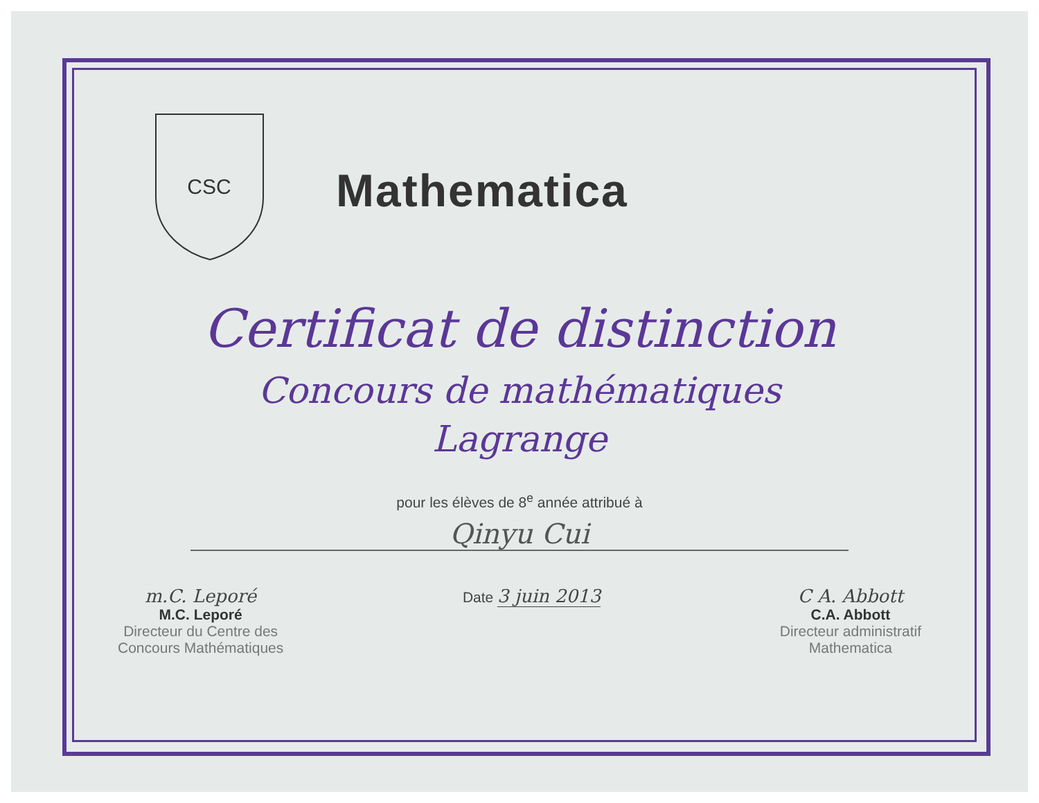CSC
Mathematica
Certificat de distinction
Concours de mathématiques
Lagrange
pour les élèves de 8<sup>e</sup> année attribué à
Qinyu Cui
m.C. Leporé
M.C. Leporé
Directeur du Centre des
Concours Mathématiques
Date 3 juin 2013 C A. Abbott
C.A. Abbott
Directeur administratif
Mathematica